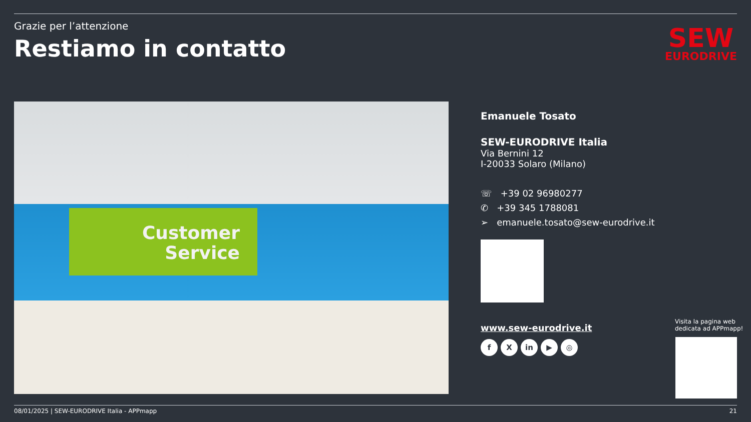Grazie per l’attenzione
Restiamo in contatto
SEW
EURODRIVE
Customer
Service
Emanuele Tosato
SEW-EURODRIVE Italia
Via Bernini 12
I-20033 Solaro (Milano)
☏ +39 02 96980277
✆ +39 345 1788081
➢ emanuele.tosato@sew-eurodrive.it
www.sew-eurodrive.it
f X in ▶ ◎
Visita la pagina web
dedicata ad APPmapp!
08/01/2025 | SEW-EURODRIVE Italia - APPmapp 21